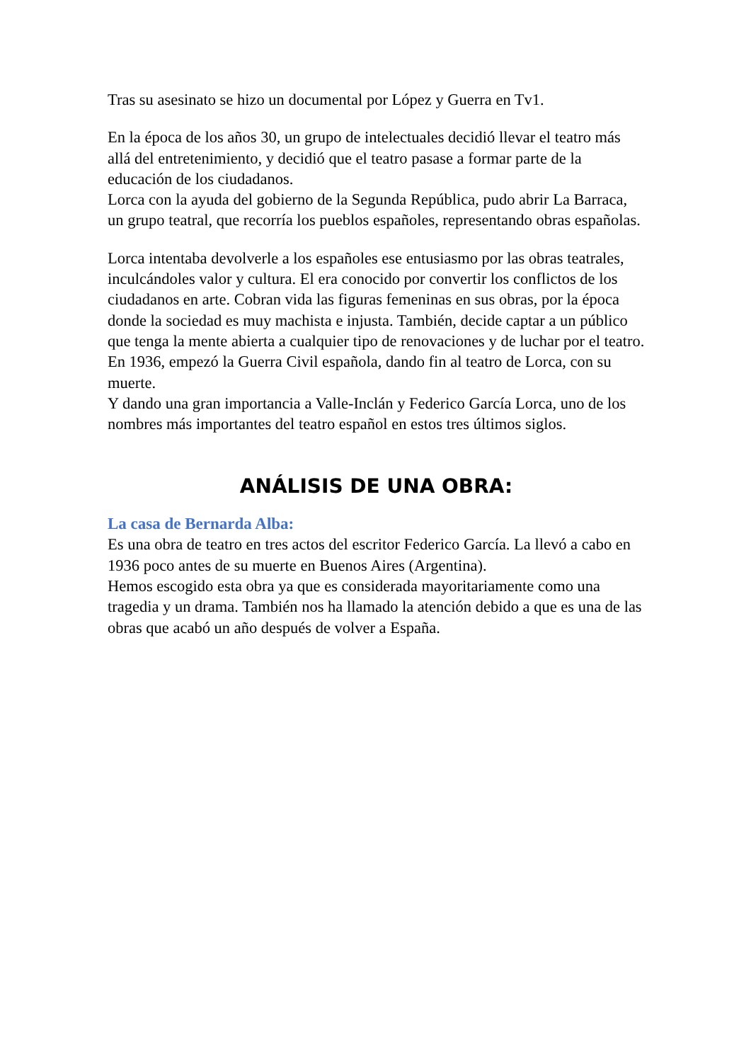Tras su asesinato se hizo un documental por López y Guerra en Tv1.
En la época de los años 30, un grupo de intelectuales decidió llevar el teatro más allá del entretenimiento, y decidió que el teatro pasase a formar parte de la educación de los ciudadanos.
Lorca con la ayuda del gobierno de la Segunda República, pudo abrir La Barraca, un grupo teatral, que recorría los pueblos españoles, representando obras españolas.
Lorca intentaba devolverle a los españoles ese entusiasmo por las obras teatrales, inculcándoles valor y cultura. El era conocido por convertir los conflictos de los ciudadanos en arte. Cobran vida las figuras femeninas en sus obras, por la época donde la sociedad es muy machista e injusta. También, decide captar a un público que tenga la mente abierta a cualquier tipo de renovaciones y de luchar por el teatro.
En 1936, empezó la Guerra Civil española, dando fin al teatro de Lorca, con su muerte.
Y dando una gran importancia a Valle-Inclán y Federico García Lorca, uno de los nombres más importantes del teatro español en estos tres últimos siglos.
ANÁLISIS DE UNA OBRA:
La casa de Bernarda Alba:
Es una obra de teatro en tres actos del escritor Federico García. La llevó a cabo en 1936 poco antes de su muerte en Buenos Aires (Argentina).
Hemos escogido esta obra ya que es considerada mayoritariamente como una tragedia y un drama. También nos ha llamado la atención debido a que es una de las obras que acabó un año después de volver a España.